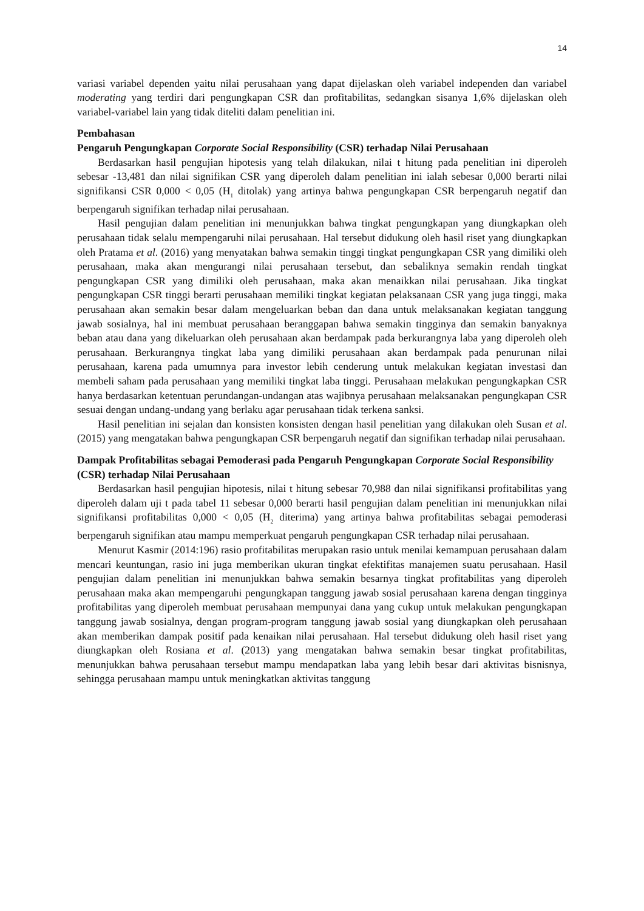14
variasi variabel dependen yaitu nilai perusahaan yang dapat dijelaskan oleh variabel independen dan variabel moderating yang terdiri dari pengungkapan CSR dan profitabilitas, sedangkan sisanya 1,6% dijelaskan oleh variabel-variabel lain yang tidak diteliti dalam penelitian ini.
Pembahasan
Pengaruh Pengungkapan Corporate Social Responsibility (CSR) terhadap Nilai Perusahaan
Berdasarkan hasil pengujian hipotesis yang telah dilakukan, nilai t hitung pada penelitian ini diperoleh sebesar -13,481 dan nilai signifikan CSR yang diperoleh dalam penelitian ini ialah sebesar 0,000 berarti nilai signifikansi CSR 0,000 < 0,05 (H<sub>1</sub> ditolak) yang artinya bahwa pengungkapan CSR berpengaruh negatif dan berpengaruh signifikan terhadap nilai perusahaan.
Hasil pengujian dalam penelitian ini menunjukkan bahwa tingkat pengungkapan yang diungkapkan oleh perusahaan tidak selalu mempengaruhi nilai perusahaan. Hal tersebut didukung oleh hasil riset yang diungkapkan oleh Pratama et al. (2016) yang menyatakan bahwa semakin tinggi tingkat pengungkapan CSR yang dimiliki oleh perusahaan, maka akan mengurangi nilai perusahaan tersebut, dan sebaliknya semakin rendah tingkat pengungkapan CSR yang dimiliki oleh perusahaan, maka akan menaikkan nilai perusahaan. Jika tingkat pengungkapan CSR tinggi berarti perusahaan memiliki tingkat kegiatan pelaksanaan CSR yang juga tinggi, maka perusahaan akan semakin besar dalam mengeluarkan beban dan dana untuk melaksanakan kegiatan tanggung jawab sosialnya, hal ini membuat perusahaan beranggapan bahwa semakin tingginya dan semakin banyaknya beban atau dana yang dikeluarkan oleh perusahaan akan berdampak pada berkurangnya laba yang diperoleh oleh perusahaan. Berkurangnya tingkat laba yang dimiliki perusahaan akan berdampak pada penurunan nilai perusahaan, karena pada umumnya para investor lebih cenderung untuk melakukan kegiatan investasi dan membeli saham pada perusahaan yang memiliki tingkat laba tinggi. Perusahaan melakukan pengungkapkan CSR hanya berdasarkan ketentuan perundangan-undangan atas wajibnya perusahaan melaksanakan pengungkapan CSR sesuai dengan undang-undang yang berlaku agar perusahaan tidak terkena sanksi.
Hasil penelitian ini sejalan dan konsisten konsisten dengan hasil penelitian yang dilakukan oleh Susan et al. (2015) yang mengatakan bahwa pengungkapan CSR berpengaruh negatif dan signifikan terhadap nilai perusahaan.
Dampak Profitabilitas sebagai Pemoderasi pada Pengaruh Pengungkapan Corporate Social Responsibility (CSR) terhadap Nilai Perusahaan
Berdasarkan hasil pengujian hipotesis, nilai t hitung sebesar 70,988 dan nilai signifikansi profitabilitas yang diperoleh dalam uji t pada tabel 11 sebesar 0,000 berarti hasil pengujian dalam penelitian ini menunjukkan nilai signifikansi profitabilitas 0,000 < 0,05 (H<sub>2</sub> diterima) yang artinya bahwa profitabilitas sebagai pemoderasi berpengaruh signifikan atau mampu memperkuat pengaruh pengungkapan CSR terhadap nilai perusahaan.
Menurut Kasmir (2014:196) rasio profitabilitas merupakan rasio untuk menilai kemampuan perusahaan dalam mencari keuntungan, rasio ini juga memberikan ukuran tingkat efektifitas manajemen suatu perusahaan. Hasil pengujian dalam penelitian ini menunjukkan bahwa semakin besarnya tingkat profitabilitas yang diperoleh perusahaan maka akan mempengaruhi pengungkapan tanggung jawab sosial perusahaan karena dengan tingginya profitabilitas yang diperoleh membuat perusahaan mempunyai dana yang cukup untuk melakukan pengungkapan tanggung jawab sosialnya, dengan program-program tanggung jawab sosial yang diungkapkan oleh perusahaan akan memberikan dampak positif pada kenaikan nilai perusahaan. Hal tersebut didukung oleh hasil riset yang diungkapkan oleh Rosiana et al. (2013) yang mengatakan bahwa semakin besar tingkat profitabilitas, menunjukkan bahwa perusahaan tersebut mampu mendapatkan laba yang lebih besar dari aktivitas bisnisnya, sehingga perusahaan mampu untuk meningkatkan aktivitas tanggung